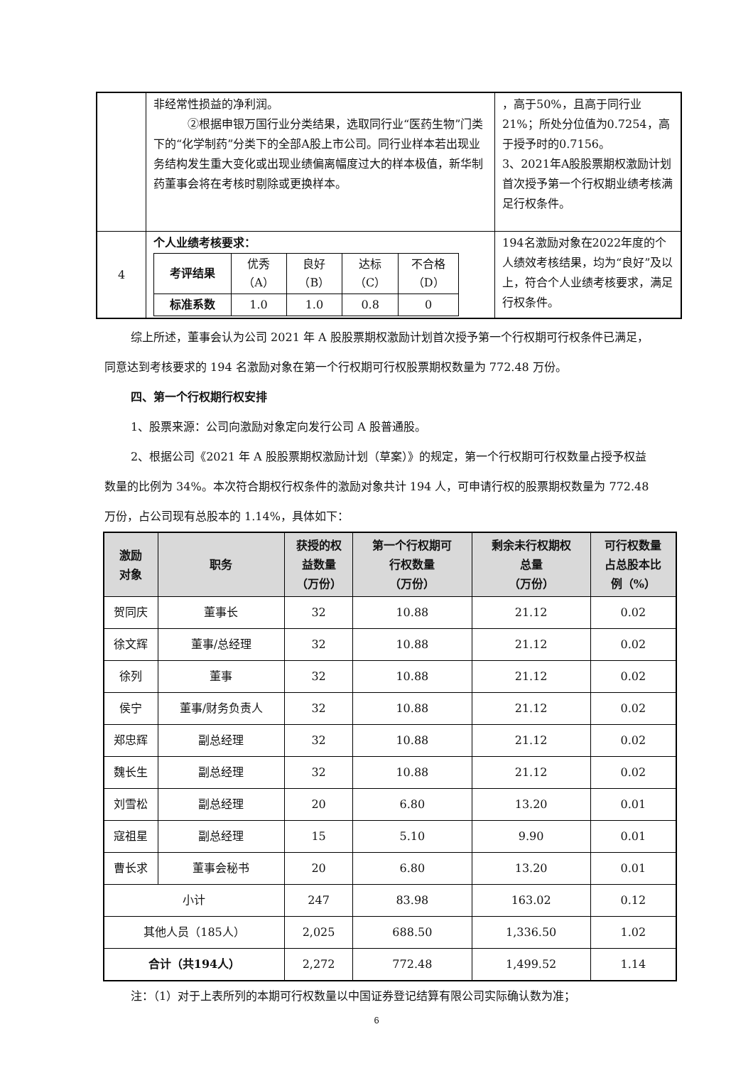| | 非经常性损益的净利润。 ②根据申银万国行业分类结果，选取同行业“医药生物”门类下的“化学制药”分类下的全部A股上市公司。同行业样本若出现业务结构发生重大变化或出现业绩偏离幅度过大的样本极值，新华制药董事会将在考核时剔除或更换样本。 | ，高于50%，且高于同行业21%；所处分位值为0.7254，高于授予时的0.7156。 3、2021年A股股票期权激励计划首次授予第一个行权期业绩考核满足行权条件。 |
| 4 | 个人业绩考核要求： / 考评结果 / 优秀 （A） / 良好 （B） / 达标 （C） / 不合格 （D） / / 标准系数 / 1.0 / 1.0 / 0.8 / 0 / | 194名激励对象在2022年度的个人绩效考核结果，均为“良好”及以上，符合个人业绩考核要求，满足行权条件。 |
综上所述，董事会认为公司 2021 年 A 股股票期权激励计划首次授予第一个行权期可行权条件已满足，同意达到考核要求的 194 名激励对象在第一个行权期可行权股票期权数量为 772.48 万份。
四、第一个行权期行权安排
1、股票来源：公司向激励对象定向发行公司 A 股普通股。
2、根据公司《2021 年 A 股股票期权激励计划（草案）》的规定，第一个行权期可行权数量占授予权益数量的比例为 34%。本次符合期权行权条件的激励对象共计 194 人，可申请行权的股票期权数量为 772.48 万份，占公司现有总股本的 1.14%，具体如下：
| 激励 对象 | 职务 | 获授的权 益数量 （万份） | 第一个行权期可 行权数量 （万份） | 剩余未行权期权 总量 （万份） | 可行权数量 占总股本比 例（%） |
| --- | --- | --- | --- | --- | --- |
| 贺同庆 | 董事长 | 32 | 10.88 | 21.12 | 0.02 |
| 徐文辉 | 董事/总经理 | 32 | 10.88 | 21.12 | 0.02 |
| 徐列 | 董事 | 32 | 10.88 | 21.12 | 0.02 |
| 侯宁 | 董事/财务负责人 | 32 | 10.88 | 21.12 | 0.02 |
| 郑忠辉 | 副总经理 | 32 | 10.88 | 21.12 | 0.02 |
| 魏长生 | 副总经理 | 32 | 10.88 | 21.12 | 0.02 |
| 刘雪松 | 副总经理 | 20 | 6.80 | 13.20 | 0.01 |
| 寇祖星 | 副总经理 | 15 | 5.10 | 9.90 | 0.01 |
| 曹长求 | 董事会秘书 | 20 | 6.80 | 13.20 | 0.01 |
| 小计 | | 247 | 83.98 | 163.02 | 0.12 |
| 其他人员（185人） | | 2,025 | 688.50 | 1,336.50 | 1.02 |
| 合计（共194人） | | 2,272 | 772.48 | 1,499.52 | 1.14 |
注：（1）对于上表所列的本期可行权数量以中国证券登记结算有限公司实际确认数为准；
6